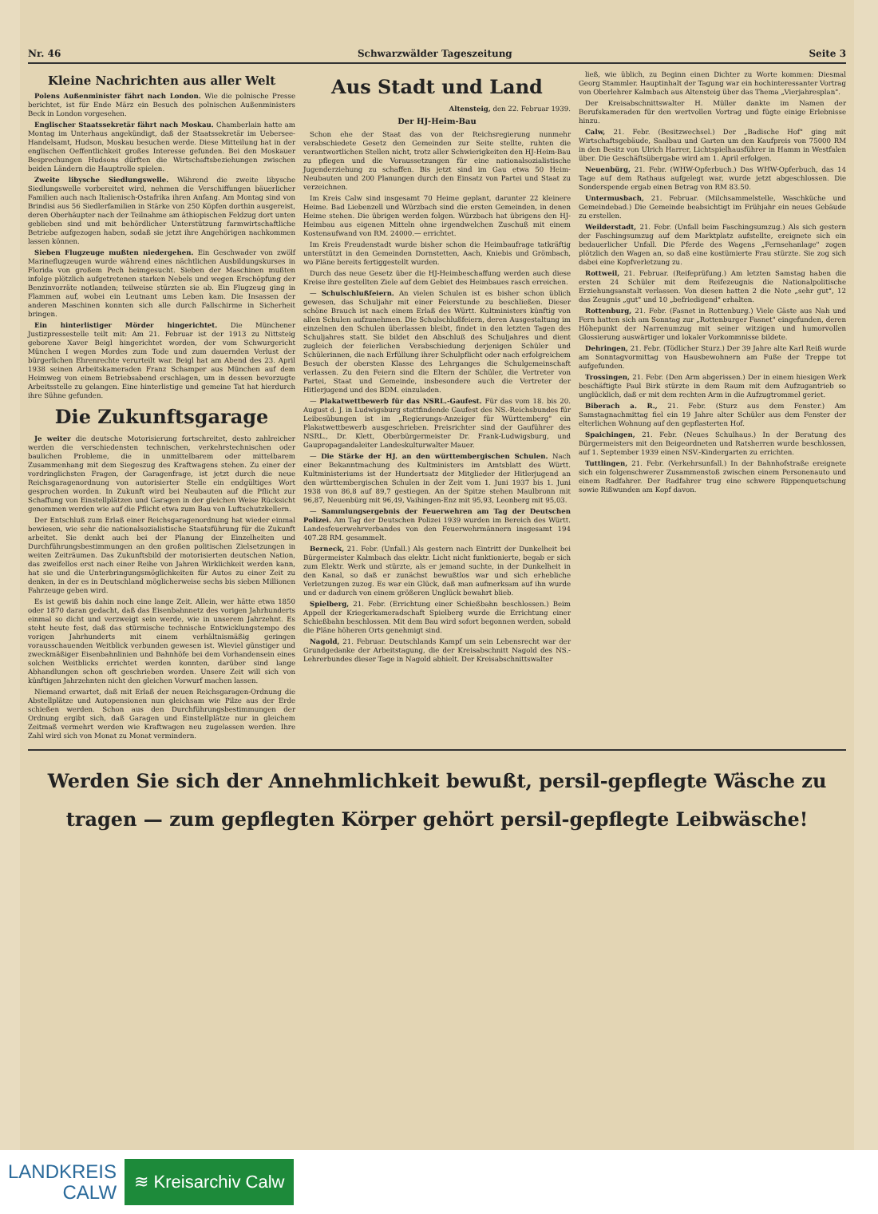Nr. 46 Schwarzwälder Tageszeitung Seite 3
Kleine Nachrichten aus aller Welt
Polens Außenminister fährt nach London. Wie die polnische Presse berichtet, ist für Ende März ein Besuch des polnischen Außenministers Beck in London vorgesehen.
Englischer Staatssekretär fährt nach Moskau. Chamberlain hatte am Montag im Unterhaus angekündigt, daß der Staatssekretär im Uebersee-Handelsamt, Hudson, Moskau besuchen werde. Diese Mitteilung hat in der englischen Oeffentlichkeit großes Interesse gefunden. Bei den Moskauer Besprechungen Hudsons dürften die Wirtschaftsbeziehungen zwischen beiden Ländern die Hauptrolle spielen.
Zweite libysche Siedlungswelle. Während die zweite libysche Siedlungswelle vorbereitet wird, nehmen die Verschiffungen bäuerlicher Familien auch nach Italienisch-Ostafrika ihren Anfang. Am Montag sind von Brindisi aus 56 Siedlerfamilien in Stärke von 250 Köpfen dorthin ausgereist, deren Oberhäupter nach der Teilnahme am äthiopischen Feldzug dort unten geblieben sind und mit behördlicher Unterstützung farmwirtschaftliche Betriebe aufgezogen haben, sodaß sie jetzt ihre Angehörigen nachkommen lassen können.
Sieben Flugzeuge mußten niedergehen. Ein Geschwader von zwölf Marineflugzeugen wurde während eines nächtlichen Ausbildungskurses in Florida von großem Pech heimgesucht. Sieben der Maschinen mußten infolge plötzlich aufgetretenen starken Nebels und wegen Erschöpfung der Benzinvorräte notlanden; teilweise stürzten sie ab. Ein Flugzeug ging in Flammen auf, wobei ein Leutnant ums Leben kam. Die Insassen der anderen Maschinen konnten sich alle durch Fallschirme in Sicherheit bringen.
Ein hinterlistiger Mörder hingerichtet. Die Münchener Justizpressestelle teilt mit: Am 21. Februar ist der 1913 zu Nittsteig geborene Xaver Beigl hingerichtet worden, der vom Schwurgericht München I wegen Mordes zum Tode und zum dauernden Verlust der bürgerlichen Ehrenrechte verurteilt war. Beigl hat am Abend des 23. April 1938 seinen Arbeitskameraden Franz Schamper aus München auf dem Heimweg von einem Betriebsabend erschlagen, um in dessen bevorzugte Arbeitsstelle zu gelangen. Eine hinterlistige und gemeine Tat hat hierdurch ihre Sühne gefunden.
Die Zukunftsgarage
Je weiter die deutsche Motorisierung fortschreitet, desto zahlreicher werden die verschiedensten technischen, verkehrstechnischen oder baulichen Probleme, die in unmittelbarem oder mittelbarem Zusammenhang mit dem Siegeszug des Kraftwagens stehen. Zu einer der vordringlichsten Fragen, der Garagenfrage, ist jetzt durch die neue Reichsgaragenordnung von autorisierter Stelle ein endgültiges Wort gesprochen worden. In Zukunft wird bei Neubauten auf die Pflicht zur Schaffung von Einstellplätzen und Garagen in der gleichen Weise Rücksicht genommen werden wie auf die Pflicht etwa zum Bau von Luftschutzkellern.
Der Entschluß zum Erlaß einer Reichsgaragenordnung hat wieder einmal bewiesen, wie sehr die nationalsozialistische Staatsführung für die Zukunft arbeitet. Sie denkt auch bei der Planung der Einzelheiten und Durchführungsbestimmungen an den großen politischen Zielsetzungen in weiten Zeiträumen. Das Zukunftsbild der motorisierten deutschen Nation, das zweifellos erst nach einer Reihe von Jahren Wirklichkeit werden kann, hat sie und die Unterbringungsmöglichkeiten für Autos zu einer Zeit zu denken, in der es in Deutschland möglicherweise sechs bis sieben Millionen Fahrzeuge geben wird.
Es ist gewiß bis dahin noch eine lange Zeit. Allein, wer hätte etwa 1850 oder 1870 daran gedacht, daß das Eisenbahnnetz des vorigen Jahrhunderts einmal so dicht und verzweigt sein werde, wie in unserem Jahrzehnt. Es steht heute fest, daß das stürmische technische Entwicklungstempo des vorigen Jahrhunderts mit einem verhältnismäßig geringen vorausschauenden Weitblick verbunden gewesen ist. Wieviel günstiger und zweckmäßiger Eisenbahnlinien und Bahnhöfe bei dem Vorhandensein eines solchen Weitblicks errichtet werden konnten, darüber sind lange Abhandlungen schon oft geschrieben worden. Unsere Zeit will sich von künftigen Jahrzehnten nicht den gleichen Vorwurf machen lassen.
Niemand erwartet, daß mit Erlaß der neuen Reichsgaragen-Ordnung die Abstellplätze und Autopensionen nun gleichsam wie Pilze aus der Erde schießen werden. Schon aus den Durchführungsbestimmungen der Ordnung ergibt sich, daß Garagen und Einstellplätze nur in gleichem Zeitmaß vermehrt werden wie Kraftwagen neu zugelassen werden. Ihre Zahl wird sich von Monat zu Monat vermindern.
Aus Stadt und Land
Altensteig, den 22. Februar 1939.
Der HJ-Heim-Bau
Schon ehe der Staat das von der Reichsregierung nunmehr verabschiedete Gesetz den Gemeinden zur Seite stellte, ruhten die verantwortlichen Stellen nicht, trotz aller Schwierigkeiten den HJ-Heim-Bau zu pflegen und die Voraussetzungen für eine nationalsozialistische Jugenderziehung zu schaffen. Bis jetzt sind im Gau etwa 50 Heim-Neubauten und 200 Planungen durch den Einsatz von Partei und Staat zu verzeichnen.
Im Kreis Calw sind insgesamt 70 Heime geplant, darunter 22 kleinere Heime. Bad Liebenzell und Würzbach sind die ersten Gemeinden, in denen Heime stehen. Die übrigen werden folgen. Würzbach hat übrigens den HJ-Heimbau aus eigenen Mitteln ohne irgendwelchen Zuschuß mit einem Kostenaufwand von RM. 24000.— errichtet.
Im Kreis Freudenstadt wurde bisher schon die Heimbaufrage tatkräftig unterstützt in den Gemeinden Dornstetten, Aach, Kniebis und Grömbach, wo Pläne bereits fertiggestellt wurden.
Durch das neue Gesetz über die HJ-Heimbeschaffung werden auch diese Kreise ihre gestellten Ziele auf dem Gebiet des Heimbaues rasch erreichen.
— Schulschlußfeiern. An vielen Schulen ist es bisher schon üblich gewesen, das Schuljahr mit einer Feierstunde zu beschließen. Dieser schöne Brauch ist nach einem Erlaß des Württ. Kultministers künftig von allen Schulen aufzunehmen. Die Schulschlußfeiern, deren Ausgestaltung im einzelnen den Schulen überlassen bleibt, findet in den letzten Tagen des Schuljahres statt. Sie bildet den Abschluß des Schuljahres und dient zugleich der feierlichen Verabschiedung derjenigen Schüler und Schülerinnen, die nach Erfüllung ihrer Schulpflicht oder nach erfolgreichem Besuch der obersten Klasse des Lehrganges die Schulgemeinschaft verlassen. Zu den Feiern sind die Eltern der Schüler, die Vertreter von Partei, Staat und Gemeinde, insbesondere auch die Vertreter der Hitlerjugend und des BDM. einzuladen.
— Plakatwettbewerb für das NSRL.-Gaufest. Für das vom 18. bis 20. August d. J. in Ludwigsburg stattfindende Gaufest des NS.-Reichsbundes für Leibesübungen ist im „Regierungs-Anzeiger für Württemberg" ein Plakatwettbewerb ausgeschrieben. Preisrichter sind der Gauführer des NSRL., Dr. Klett, Oberbürgermeister Dr. Frank-Ludwigsburg, und Gaupropagandaleiter Landeskulturwalter Mauer.
— Die Stärke der HJ. an den württembergischen Schulen. Nach einer Bekanntmachung des Kultministers im Amtsblatt des Württ. Kultministeriums ist der Hundertsatz der Mitglieder der Hitlerjugend an den württembergischen Schulen in der Zeit vom 1. Juni 1937 bis 1. Juni 1938 von 86,8 auf 89,7 gestiegen. An der Spitze stehen Maulbronn mit 96,87, Neuenbürg mit 96,49, Vaihingen-Enz mit 95,93, Leonberg mit 95,03.
— Sammlungsergebnis der Feuerwehren am Tag der Deutschen Polizei. Am Tag der Deutschen Polizei 1939 wurden im Bereich des Württ. Landesfeuerwehrverbandes von den Feuerwehrmännern insgesamt 194 407.28 RM. gesammelt.
Berneck, 21. Febr. (Unfall.) Als gestern nach Eintritt der Dunkelheit bei Bürgermeister Kalmbach das elektr. Licht nicht funktionierte, begab er sich zum Elektr. Werk und stürzte, als er jemand suchte, in der Dunkelheit in den Kanal, so daß er zunächst bewußtlos war und sich erhebliche Verletzungen zuzog. Es war ein Glück, daß man aufmerksam auf ihn wurde und er dadurch von einem größeren Unglück bewahrt blieb.
Spielberg, 21. Febr. (Errichtung einer Schießbahn beschlossen.) Beim Appell der Kriegerkameradschaft Spielberg wurde die Errichtung einer Schießbahn beschlossen. Mit dem Bau wird sofort begonnen werden, sobald die Pläne höheren Orts genehmigt sind.
Nagold, 21. Februar. Deutschlands Kampf um sein Lebensrecht war der Grundgedanke der Arbeitstagung, die der Kreisabschnitt Nagold des NS.-Lehrerbundes dieser Tage in Nagold abhielt. Der Kreisabschnittswalter
ließ, wie üblich, zu Beginn einen Dichter zu Worte kommen: Diesmal Georg Stammler. Hauptinhalt der Tagung war ein hochinteressanter Vortrag von Oberlehrer Kalmbach aus Altensteig über das Thema „Vierjahresplan".
Der Kreisabschnittswalter H. Müller dankte im Namen der Berufskameraden für den wertvollen Vortrag und fügte einige Erlebnisse hinzu.
Calw, 21. Febr. (Besitzwechsel.) Der „Badische Hof" ging mit Wirtschaftsgebäude, Saalbau und Garten um den Kaufpreis von 75000 RM in den Besitz von Ulrich Harrer, Lichtspielhausführer in Hamm in Westfalen über. Die Geschäftsübergabe wird am 1. April erfolgen.
Neuenbürg, 21. Febr. (WHW-Opferbuch.) Das WHW-Opferbuch, das 14 Tage auf dem Rathaus aufgelegt war, wurde jetzt abgeschlossen. Die Sonderspende ergab einen Betrag von RM 83.50.
Untermusbach, 21. Februar. (Milchsammelstelle, Waschküche und Gemeindebad.) Die Gemeinde beabsichtigt im Frühjahr ein neues Gebäude zu erstellen.
Weilderstadt, 21. Febr. (Unfall beim Faschingsumzug.) Als sich gestern der Faschingsumzug auf dem Marktplatz aufstellte, ereignete sich ein bedauerlicher Unfall. Die Pferde des Wagens „Fernsehanlage" zogen plötzlich den Wagen an, so daß eine kostümierte Frau stürzte. Sie zog sich dabei eine Kopfverletzung zu.
Rottweil, 21. Februar. (Reifeprüfung.) Am letzten Samstag haben die ersten 24 Schüler mit dem Reifezeugnis die Nationalpolitische Erziehungsanstalt verlassen. Von diesen hatten 2 die Note „sehr gut", 12 das Zeugnis „gut" und 10 „befriedigend" erhalten.
Rottenburg, 21. Febr. (Fasnet in Rottenburg.) Viele Gäste aus Nah und Fern hatten sich am Sonntag zur „Rottenburger Fasnet" eingefunden, deren Höhepunkt der Narrenumzug mit seiner witzigen und humorvollen Glossierung auswärtiger und lokaler Vorkommnisse bildete.
Dehringen, 21. Febr. (Tödlicher Sturz.) Der 39 Jahre alte Karl Reiß wurde am Sonntagvormittag von Hausbewohnern am Fuße der Treppe tot aufgefunden.
Trossingen, 21. Febr. (Den Arm abgerissen.) Der in einem hiesigen Werk beschäftigte Paul Birk stürzte in dem Raum mit dem Aufzugantrieb so unglücklich, daß er mit dem rechten Arm in die Aufzugtrommel geriet.
Biberach a. R., 21. Febr. (Sturz aus dem Fenster.) Am Samstagnachmittag fiel ein 19 Jahre alter Schüler aus dem Fenster der elterlichen Wohnung auf den gepflasterten Hof.
Spaichingen, 21. Febr. (Neues Schulhaus.) In der Beratung des Bürgermeisters mit den Beigeordneten und Ratsherren wurde beschlossen, auf 1. September 1939 einen NSV.-Kindergarten zu errichten.
Tuttlingen, 21. Febr. (Verkehrsunfall.) In der Bahnhofstraße ereignete sich ein folgenschwerer Zusammenstoß zwischen einem Personenauto und einem Radfahrer. Der Radfahrer trug eine schwere Rippenquetschung sowie Rißwunden am Kopf davon.
Werden Sie sich der Annehmlichkeit bewußt, persil-gepflegte Wäsche zu
tragen — zum gepflegten Körper gehört persil-gepflegte Leibwäsche!
LANDKREIS
CALW
≋ Kreisarchiv Calw